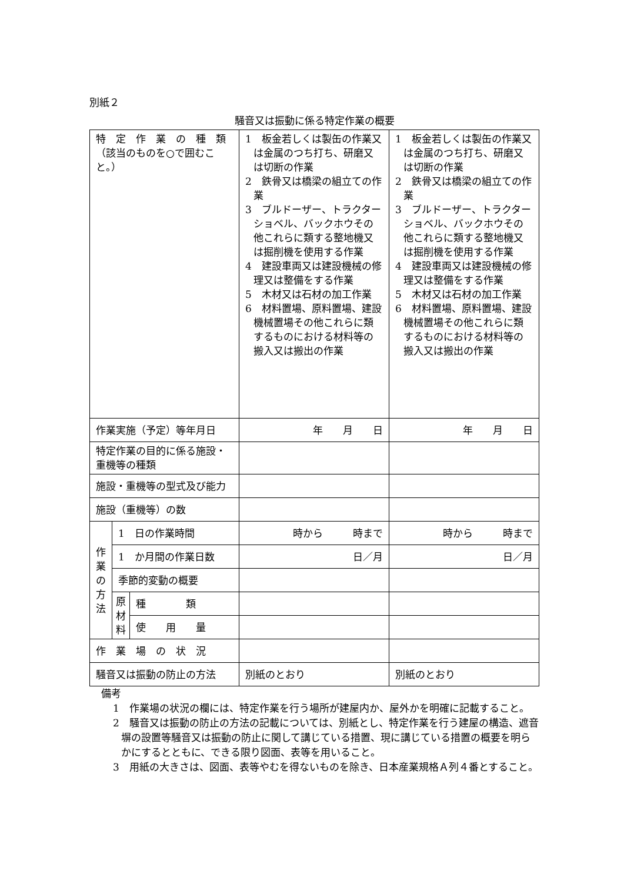別紙２
騒音又は振動に係る特定作業の概要
| 特 定 作 業 の 種 類 （該当のものを○で囲むこと。） | | | 1 板金若しくは製缶の作業又は金属のつち打ち、研磨又は切断の作業 2 鉄骨又は橋梁の組立ての作業 3 ブルドーザー、トラクターショベル、バックホウその他これらに類する整地機又は掘削機を使用する作業 4 建設車両又は建設機械の修理又は整備をする作業 5 木材又は石材の加工作業 6 材料置場、原料置場、建設機械置場その他これらに類するものにおける材料等の搬入又は搬出の作業 | 1 板金若しくは製缶の作業又は金属のつち打ち、研磨又は切断の作業 2 鉄骨又は橋梁の組立ての作業 3 ブルドーザー、トラクターショベル、バックホウその他これらに類する整地機又は掘削機を使用する作業 4 建設車両又は建設機械の修理又は整備をする作業 5 木材又は石材の加工作業 6 材料置場、原料置場、建設機械置場その他これらに類するものにおける材料等の搬入又は搬出の作業 |
| 作業実施（予定）等年月日 | | | 年 月 日 | 年 月 日 |
| 特定作業の目的に係る施設・重機等の種類 | | | | |
| 施設・重機等の型式及び能力 | | | | |
| 施設（重機等）の数 | | | | |
| 作 業 の 方 法 | 1 日の作業時間 | | 時から 時まで | 時から 時まで |
| | 1 か月間の作業日数 | | 日／月 | 日／月 |
| | 季節的変動の概要 | | | |
| | 原 材 料 | 種 類 | | |
| | | 使 用 量 | | |
| 作 業 場 の 状 況 | | | | |
| 騒音又は振動の防止の方法 | | | 別紙のとおり | 別紙のとおり |
備考
1　作業場の状況の欄には、特定作業を行う場所が建屋内か、屋外かを明確に記載すること。
2　騒音又は振動の防止の方法の記載については、別紙とし、特定作業を行う建屋の構造、遮音塀の設置等騒音又は振動の防止に関して講じている措置、現に講じている措置の概要を明らかにするとともに、できる限り図面、表等を用いること。
3　用紙の大きさは、図面、表等やむを得ないものを除き、日本産業規格Ａ列４番とすること。